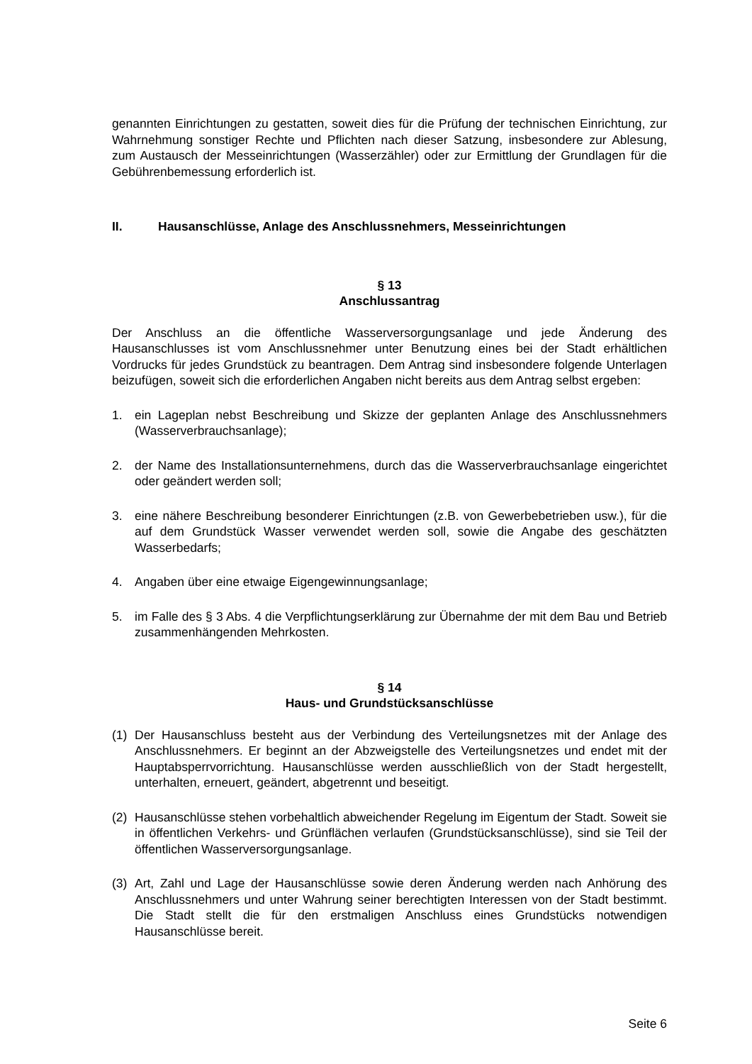genannten Einrichtungen zu gestatten, soweit dies für die Prüfung der technischen Einrichtung, zur Wahrnehmung sonstiger Rechte und Pflichten nach dieser Satzung, insbesondere zur Ablesung, zum Austausch der Messeinrichtungen (Wasserzähler) oder zur Ermittlung der Grundlagen für die Gebührenbemessung erforderlich ist.
II. Hausanschlüsse, Anlage des Anschlussnehmers, Messeinrichtungen
§ 13
Anschlussantrag
Der Anschluss an die öffentliche Wasserversorgungsanlage und jede Änderung des Hausanschlusses ist vom Anschlussnehmer unter Benutzung eines bei der Stadt erhältlichen Vordrucks für jedes Grundstück zu beantragen. Dem Antrag sind insbesondere folgende Unterlagen beizufügen, soweit sich die erforderlichen Angaben nicht bereits aus dem Antrag selbst ergeben:
1. ein Lageplan nebst Beschreibung und Skizze der geplanten Anlage des Anschlussnehmers (Wasserverbrauchsanlage);
2. der Name des Installationsunternehmens, durch das die Wasserverbrauchsanlage eingerichtet oder geändert werden soll;
3. eine nähere Beschreibung besonderer Einrichtungen (z.B. von Gewerbebetrieben usw.), für die auf dem Grundstück Wasser verwendet werden soll, sowie die Angabe des geschätzten Wasserbedarfs;
4. Angaben über eine etwaige Eigengewinnungsanlage;
5. im Falle des § 3 Abs. 4 die Verpflichtungserklärung zur Übernahme der mit dem Bau und Betrieb zusammenhängenden Mehrkosten.
§ 14
Haus- und Grundstücksanschlüsse
(1) Der Hausanschluss besteht aus der Verbindung des Verteilungsnetzes mit der Anlage des Anschlussnehmers. Er beginnt an der Abzweigstelle des Verteilungsnetzes und endet mit der Hauptabsperrvorrichtung. Hausanschlüsse werden ausschließlich von der Stadt hergestellt, unterhalten, erneuert, geändert, abgetrennt und beseitigt.
(2) Hausanschlüsse stehen vorbehaltlich abweichender Regelung im Eigentum der Stadt. Soweit sie in öffentlichen Verkehrs- und Grünflächen verlaufen (Grundstücksanschlüsse), sind sie Teil der öffentlichen Wasserversorgungsanlage.
(3) Art, Zahl und Lage der Hausanschlüsse sowie deren Änderung werden nach Anhörung des Anschlussnehmers und unter Wahrung seiner berechtigten Interessen von der Stadt bestimmt. Die Stadt stellt die für den erstmaligen Anschluss eines Grundstücks notwendigen Hausanschlüsse bereit.
Seite 6